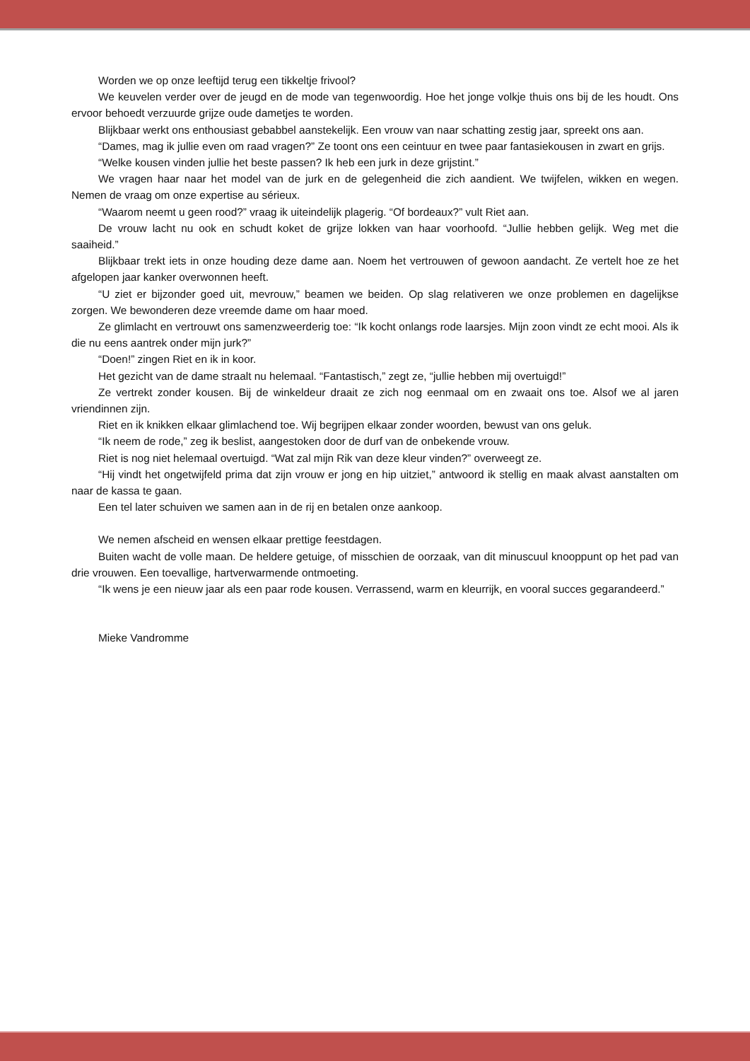Worden we op onze leeftijd terug een tikkeltje frivool?
We keuvelen verder over de jeugd en de mode van tegenwoordig. Hoe het jonge volkje thuis ons bij de les houdt. Ons ervoor behoedt verzuurde grijze oude dametjes te worden.
Blijkbaar werkt ons enthousiast gebabbel aanstekelijk. Een vrouw van naar schatting zestig jaar, spreekt ons aan.
“Dames, mag ik jullie even om raad vragen?” Ze toont ons een ceintuur en twee paar fantasiekousen in zwart en grijs.
“Welke kousen vinden jullie het beste passen? Ik heb een jurk in deze grijstint.”
We vragen haar naar het model van de jurk en de gelegenheid die zich aandient. We twijfelen, wikken en wegen. Nemen de vraag om onze expertise au sérieux.
“Waarom neemt u geen rood?” vraag ik uiteindelijk plagerig. “Of bordeaux?” vult Riet aan.
De vrouw lacht nu ook en schudt koket de grijze lokken van haar voorhoofd. “Jullie hebben gelijk. Weg met die saaiheid.”
Blijkbaar trekt iets in onze houding deze dame aan. Noem het vertrouwen of gewoon aandacht. Ze vertelt hoe ze het afgelopen jaar kanker overwonnen heeft.
“U ziet er bijzonder goed uit, mevrouw,” beamen we beiden. Op slag relativeren we onze problemen en dagelijkse zorgen. We bewonderen deze vreemde dame om haar moed.
Ze glimlacht en vertrouwt ons samenzweerderig toe: “Ik kocht onlangs rode laarsjes. Mijn zoon vindt ze echt mooi. Als ik die nu eens aantrek onder mijn jurk?”
“Doen!” zingen Riet en ik in koor.
Het gezicht van de dame straalt nu helemaal. “Fantastisch,” zegt ze, “jullie hebben mij overtuigd!”
Ze vertrekt zonder kousen. Bij de winkeldeur draait ze zich nog eenmaal om en zwaait ons toe. Alsof we al jaren vriendinnen zijn.
Riet en ik knikken elkaar glimlachend toe. Wij begrijpen elkaar zonder woorden, bewust van ons geluk.
“Ik neem de rode,” zeg ik beslist, aangestoken door de durf van de onbekende vrouw.
Riet is nog niet helemaal overtuigd. “Wat zal mijn Rik van deze kleur vinden?” overweegt ze.
“Hij vindt het ongetwijfeld prima dat zijn vrouw er jong en hip uitziet,” antwoord ik stellig en maak alvast aanstalten om naar de kassa te gaan.
Een tel later schuiven we samen aan in de rij en betalen onze aankoop.
We nemen afscheid en wensen elkaar prettige feestdagen.
Buiten wacht de volle maan. De heldere getuige, of misschien de oorzaak, van dit minuscuul knooppunt op het pad van drie vrouwen. Een toevallige, hartverwarmende ontmoeting.
“Ik wens je een nieuw jaar als een paar rode kousen. Verrassend, warm en kleurrijk, en vooral succes gegarandeerd.”
Mieke Vandromme